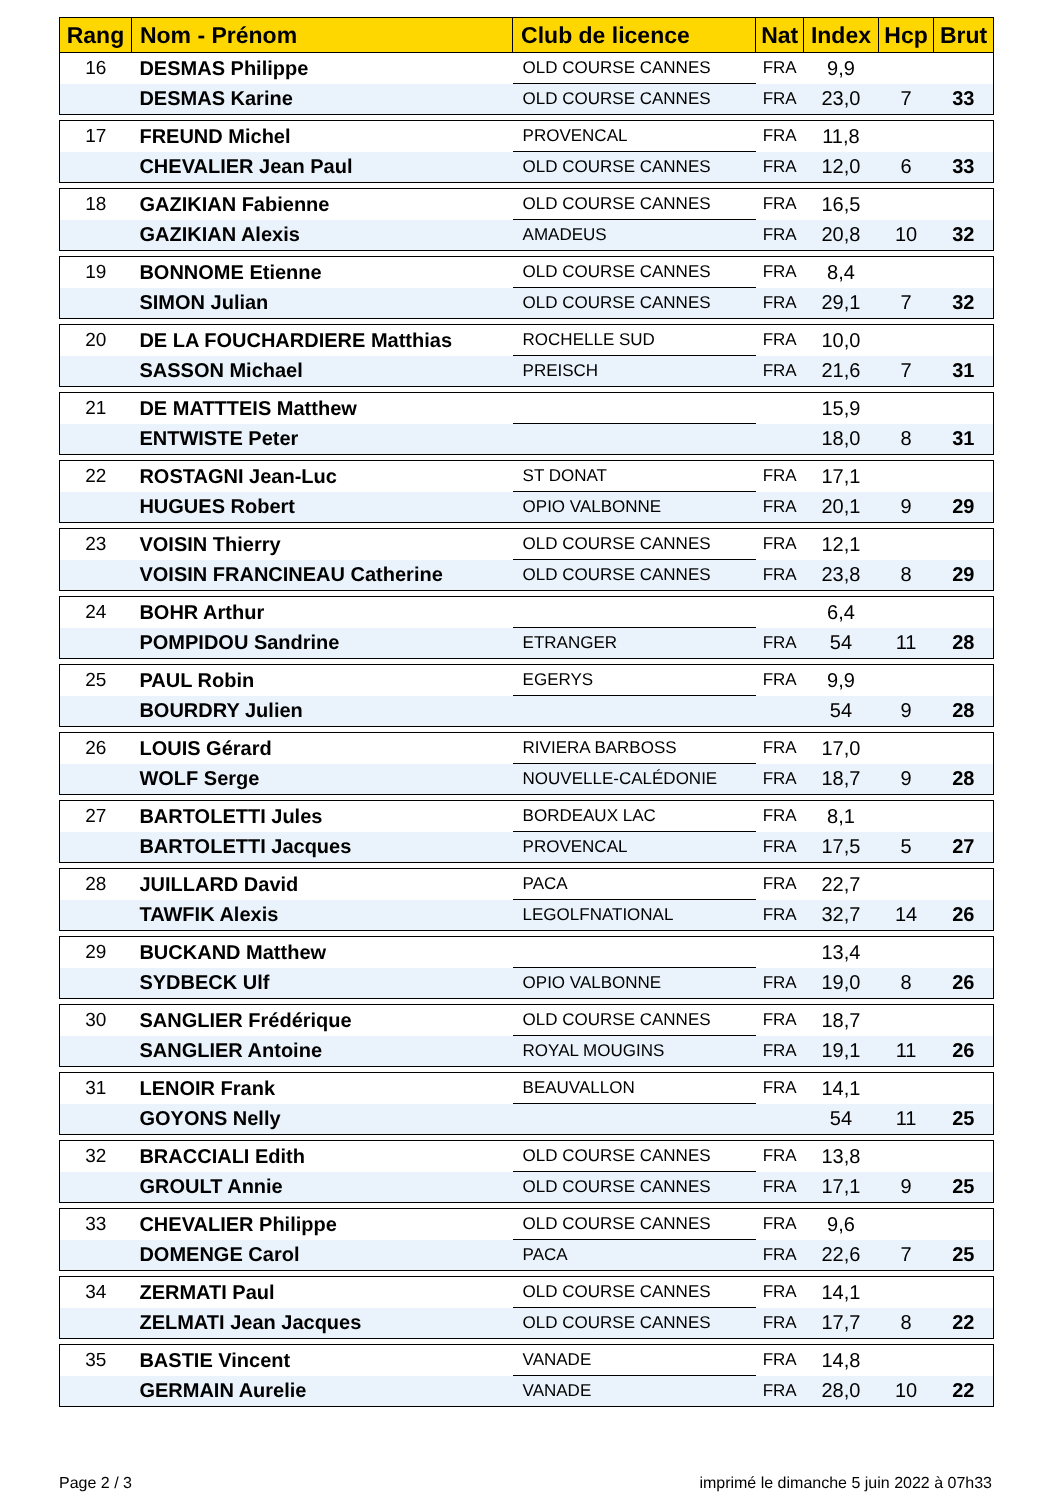| Rang | Nom - Prénom | Club de licence | Nat | Index | Hcp | Brut |
| --- | --- | --- | --- | --- | --- | --- |
| 16 | DESMAS Philippe | OLD COURSE CANNES | FRA | 9,9 | | |
| | DESMAS Karine | OLD COURSE CANNES | FRA | 23,0 | 7 | 33 |
| 17 | FREUND Michel | PROVENCAL | FRA | 11,8 | | |
| | CHEVALIER Jean Paul | OLD COURSE CANNES | FRA | 12,0 | 6 | 33 |
| 18 | GAZIKIAN Fabienne | OLD COURSE CANNES | FRA | 16,5 | | |
| | GAZIKIAN Alexis | AMADEUS | FRA | 20,8 | 10 | 32 |
| 19 | BONNOME Etienne | OLD COURSE CANNES | FRA | 8,4 | | |
| | SIMON Julian | OLD COURSE CANNES | FRA | 29,1 | 7 | 32 |
| 20 | DE LA FOUCHARDIERE Matthias | ROCHELLE SUD | FRA | 10,0 | | |
| | SASSON Michael | PREISCH | FRA | 21,6 | 7 | 31 |
| 21 | DE MATTTEIS Matthew | | | 15,9 | | |
| | ENTWISTE Peter | | | 18,0 | 8 | 31 |
| 22 | ROSTAGNI Jean-Luc | ST DONAT | FRA | 17,1 | | |
| | HUGUES Robert | OPIO VALBONNE | FRA | 20,1 | 9 | 29 |
| 23 | VOISIN Thierry | OLD COURSE CANNES | FRA | 12,1 | | |
| | VOISIN FRANCINEAU Catherine | OLD COURSE CANNES | FRA | 23,8 | 8 | 29 |
| 24 | BOHR Arthur | | | 6,4 | | |
| | POMPIDOU Sandrine | ETRANGER | FRA | 54 | 11 | 28 |
| 25 | PAUL Robin | EGERYS | FRA | 9,9 | | |
| | BOURDRY Julien | | | 54 | 9 | 28 |
| 26 | LOUIS Gérard | RIVIERA BARBOSS | FRA | 17,0 | | |
| | WOLF Serge | NOUVELLE-CALÉDONIE | FRA | 18,7 | 9 | 28 |
| 27 | BARTOLETTI Jules | BORDEAUX LAC | FRA | 8,1 | | |
| | BARTOLETTI Jacques | PROVENCAL | FRA | 17,5 | 5 | 27 |
| 28 | JUILLARD David | PACA | FRA | 22,7 | | |
| | TAWFIK Alexis | LEGOLFNATIONAL | FRA | 32,7 | 14 | 26 |
| 29 | BUCKAND Matthew | | | 13,4 | | |
| | SYDBECK Ulf | OPIO VALBONNE | FRA | 19,0 | 8 | 26 |
| 30 | SANGLIER Frédérique | OLD COURSE CANNES | FRA | 18,7 | | |
| | SANGLIER Antoine | ROYAL MOUGINS | FRA | 19,1 | 11 | 26 |
| 31 | LENOIR Frank | BEAUVALLON | FRA | 14,1 | | |
| | GOYONS Nelly | | | 54 | 11 | 25 |
| 32 | BRACCIALI Edith | OLD COURSE CANNES | FRA | 13,8 | | |
| | GROULT Annie | OLD COURSE CANNES | FRA | 17,1 | 9 | 25 |
| 33 | CHEVALIER Philippe | OLD COURSE CANNES | FRA | 9,6 | | |
| | DOMENGE Carol | PACA | FRA | 22,6 | 7 | 25 |
| 34 | ZERMATI Paul | OLD COURSE CANNES | FRA | 14,1 | | |
| | ZELMATI Jean Jacques | OLD COURSE CANNES | FRA | 17,7 | 8 | 22 |
| 35 | BASTIE Vincent | VANADE | FRA | 14,8 | | |
| | GERMAIN Aurelie | VANADE | FRA | 28,0 | 10 | 22 |
Page 2 / 3
imprimé le dimanche 5 juin 2022 à 07h33